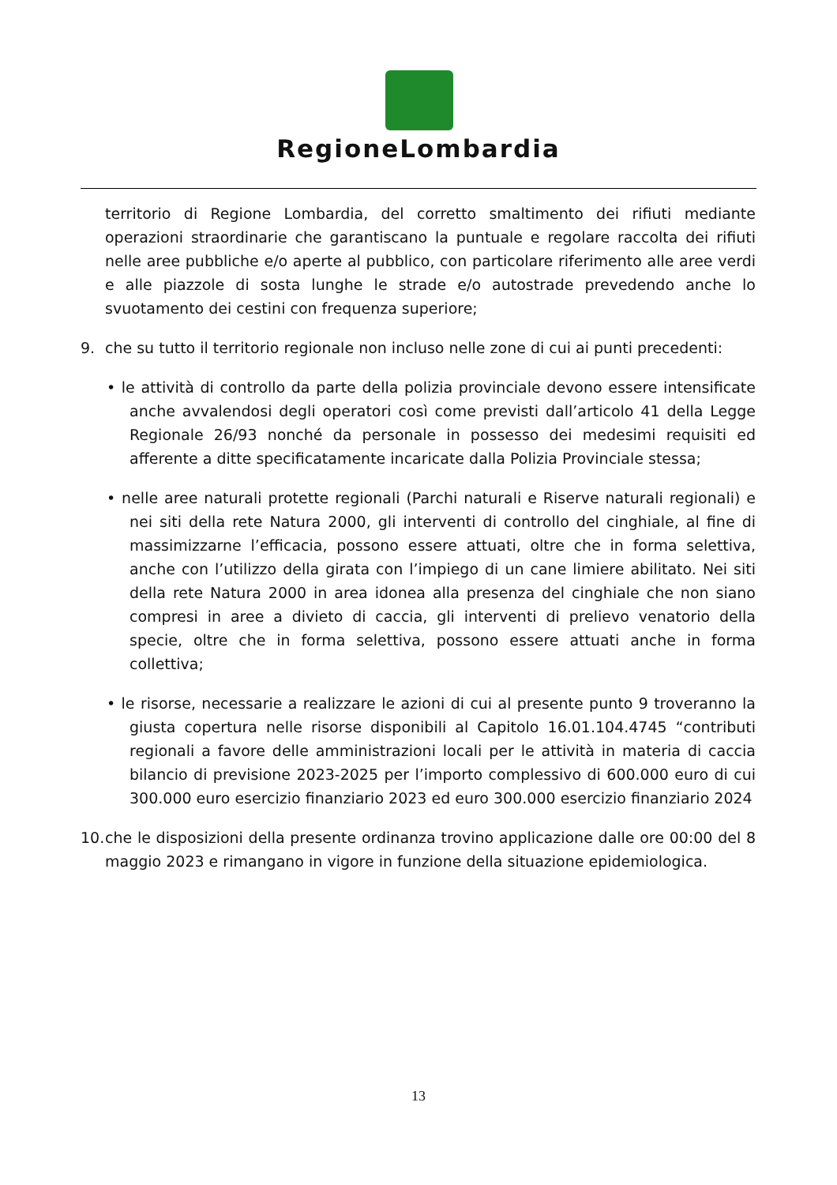RegioneLombardia
territorio di Regione Lombardia, del corretto smaltimento dei rifiuti mediante operazioni straordinarie che garantiscano la puntuale e regolare raccolta dei rifiuti nelle aree pubbliche e/o aperte al pubblico, con particolare riferimento alle aree verdi e alle piazzole di sosta lunghe le strade e/o autostrade prevedendo anche lo svuotamento dei cestini con frequenza superiore;
9. che su tutto il territorio regionale non incluso nelle zone di cui ai punti precedenti:
• le attività di controllo da parte della polizia provinciale devono essere intensificate anche avvalendosi degli operatori così come previsti dall’articolo 41 della Legge Regionale 26/93 nonché da personale in possesso dei medesimi requisiti ed afferente a ditte specificatamente incaricate dalla Polizia Provinciale stessa;
• nelle aree naturali protette regionali (Parchi naturali e Riserve naturali regionali) e nei siti della rete Natura 2000, gli interventi di controllo del cinghiale, al fine di massimizzarne l’efficacia, possono essere attuati, oltre che in forma selettiva, anche con l’utilizzo della girata con l’impiego di un cane limiere abilitato. Nei siti della rete Natura 2000 in area idonea alla presenza del cinghiale che non siano compresi in aree a divieto di caccia, gli interventi di prelievo venatorio della specie, oltre che in forma selettiva, possono essere attuati anche in forma collettiva;
• le risorse, necessarie a realizzare le azioni di cui al presente punto 9 troveranno la giusta copertura nelle risorse disponibili al Capitolo 16.01.104.4745 “contributi regionali a favore delle amministrazioni locali per le attività in materia di caccia bilancio di previsione 2023-2025 per l’importo complessivo di 600.000 euro di cui 300.000 euro esercizio finanziario 2023 ed euro 300.000 esercizio finanziario 2024
10.
che le disposizioni della presente ordinanza trovino applicazione dalle ore 00:00 del 8 maggio 2023 e rimangano in vigore in funzione della situazione epidemiologica.
13